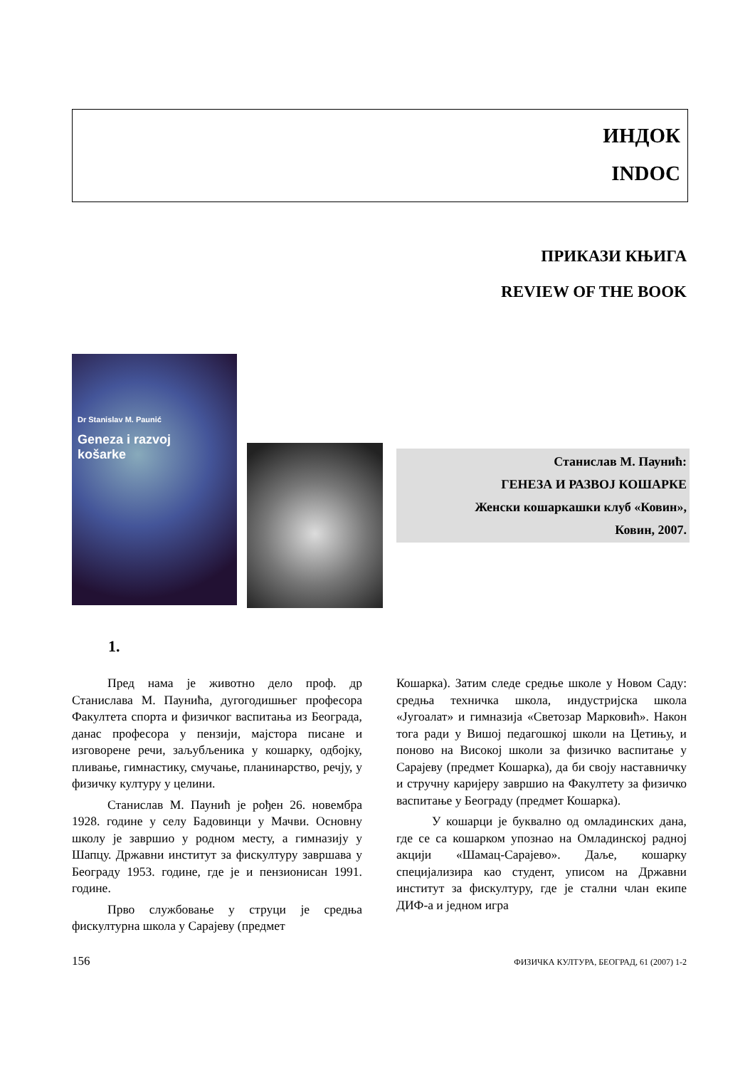ИНДОК
INDOC
ПРИКАЗИ КЊИГА
REVIEW OF THE BOOK
Dr Stanislav M. Paunić
Geneza i razvoj
košarke
Станислав М. Пауниħ:
ГЕНЕЗА И РАЗВОЈ КОШАРКЕ
Женски кошаркашки клуб «Ковин»,
Ковин, 2007.
1.
Пред нама је животно дело проф. др Станислава М. Пауниħа, дугогодишњег професора Факултета спорта и физичког васпитања из Београда, данас професора у пензији, мајстора писане и изговорене речи, заљубљеника у кошарку, одбојку, пливање, гимнастику, смучање, планинарство, речју, у физичку културу у целини.
Станислав М. Пауниħ је рођен 26. новембра 1928. године у селу Бадовинци у Мачви. Основну школу је завршио у родном месту, а гимназију у Шапцу. Државни институт за фискултуру завршава у Београду 1953. године, где је и пензионисан 1991. године.
Прво службовање у струци је средња фискултурна школа у Сарајеву (предмет
Кошарка). Затим следе средње школе у Новом Саду: средња техничка школа, индустријска школа «Југоалат» и гимназија «Светозар Марковиħ». Након тога ради у Вишој педагошкој школи на Цетињу, и поново на Високој школи за физичко васпитање у Сарајеву (предмет Кошарка), да би своју наставничку и стручну каријеру завршио на Факултету за физичко васпитање у Београду (предмет Кошарка).
У кошарци је буквално од омладинских дана, где се са кошарком упознао на Омладинској радној акцији «Шамац-Сарајево». Даље, кошарку специјализира као студент, уписом на Државни институт за фискултуру, где је стални члан екипе ДИФ-а и једном игра
156 ФИЗИЧКА КУЛТУРА, БЕОГРАД, 61 (2007) 1-2